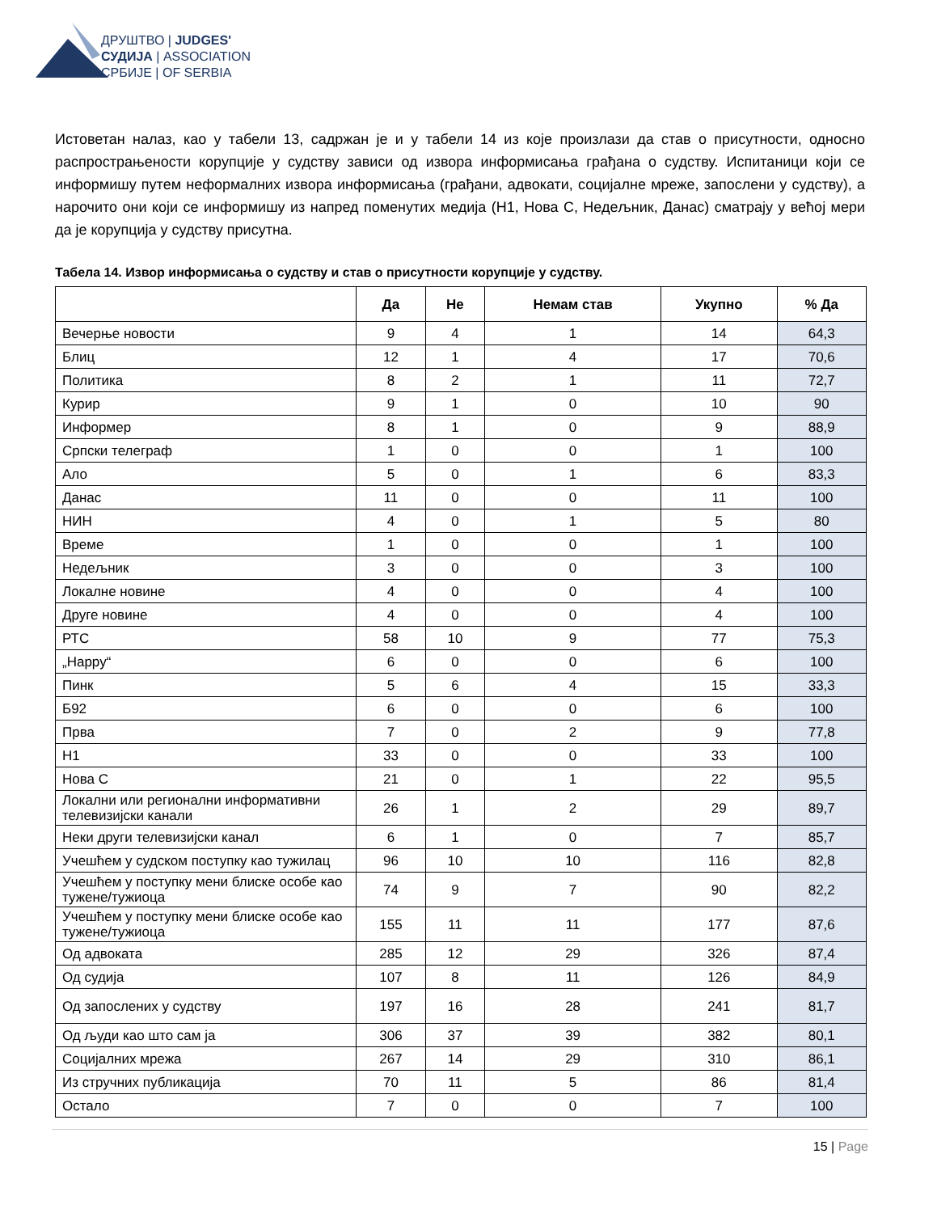ДРУШТВО | JUDGES'
СУДИЈА | ASSOCIATION
СРБИЈЕ | OF SERBIA
Истоветан налаз, као у табели 13, садржан је и у табели 14 из које произлази да став о присутности, односно распрострањености корупције у судству зависи од извора информисања грађана о судству. Испитаници који се информишу путем неформалних извора информисања (грађани, адвокати, социјалне мреже, запослени у судству), а нарочито они који се информишу из напред поменутих медија (Н1, Нова С, Недељник, Данас) сматрају у већој мери да је корупција у судству присутна.
Табела 14. Извор информисања о судству и став о присутности корупције у судству.
| | Да | Не | Немам став | Укупно | % Да |
| --- | --- | --- | --- | --- | --- |
| Вечерње новости | 9 | 4 | 1 | 14 | 64,3 |
| Блиц | 12 | 1 | 4 | 17 | 70,6 |
| Политика | 8 | 2 | 1 | 11 | 72,7 |
| Курир | 9 | 1 | 0 | 10 | 90 |
| Информер | 8 | 1 | 0 | 9 | 88,9 |
| Српски телеграф | 1 | 0 | 0 | 1 | 100 |
| Ало | 5 | 0 | 1 | 6 | 83,3 |
| Данас | 11 | 0 | 0 | 11 | 100 |
| НИН | 4 | 0 | 1 | 5 | 80 |
| Време | 1 | 0 | 0 | 1 | 100 |
| Недељник | 3 | 0 | 0 | 3 | 100 |
| Локалне новине | 4 | 0 | 0 | 4 | 100 |
| Друге новине | 4 | 0 | 0 | 4 | 100 |
| РТС | 58 | 10 | 9 | 77 | 75,3 |
| „Happy“ | 6 | 0 | 0 | 6 | 100 |
| Пинк | 5 | 6 | 4 | 15 | 33,3 |
| Б92 | 6 | 0 | 0 | 6 | 100 |
| Прва | 7 | 0 | 2 | 9 | 77,8 |
| Н1 | 33 | 0 | 0 | 33 | 100 |
| Нова С | 21 | 0 | 1 | 22 | 95,5 |
| Локални или регионални информативни телевизијски канали | 26 | 1 | 2 | 29 | 89,7 |
| Неки други телевизијски канал | 6 | 1 | 0 | 7 | 85,7 |
| Учешћем у судском поступку као тужилац | 96 | 10 | 10 | 116 | 82,8 |
| Учешћем у поступку мени блиске особе као тужене/тужиоца | 74 | 9 | 7 | 90 | 82,2 |
| Учешћем у поступку мени блиске особе као тужене/тужиоца | 155 | 11 | 11 | 177 | 87,6 |
| Од адвоката | 285 | 12 | 29 | 326 | 87,4 |
| Од судија | 107 | 8 | 11 | 126 | 84,9 |
| Од запослених у судству | 197 | 16 | 28 | 241 | 81,7 |
| Од људи као што сам ја | 306 | 37 | 39 | 382 | 80,1 |
| Социјалних мрежа | 267 | 14 | 29 | 310 | 86,1 |
| Из стручних публикација | 70 | 11 | 5 | 86 | 81,4 |
| Остало | 7 | 0 | 0 | 7 | 100 |
15 | Page